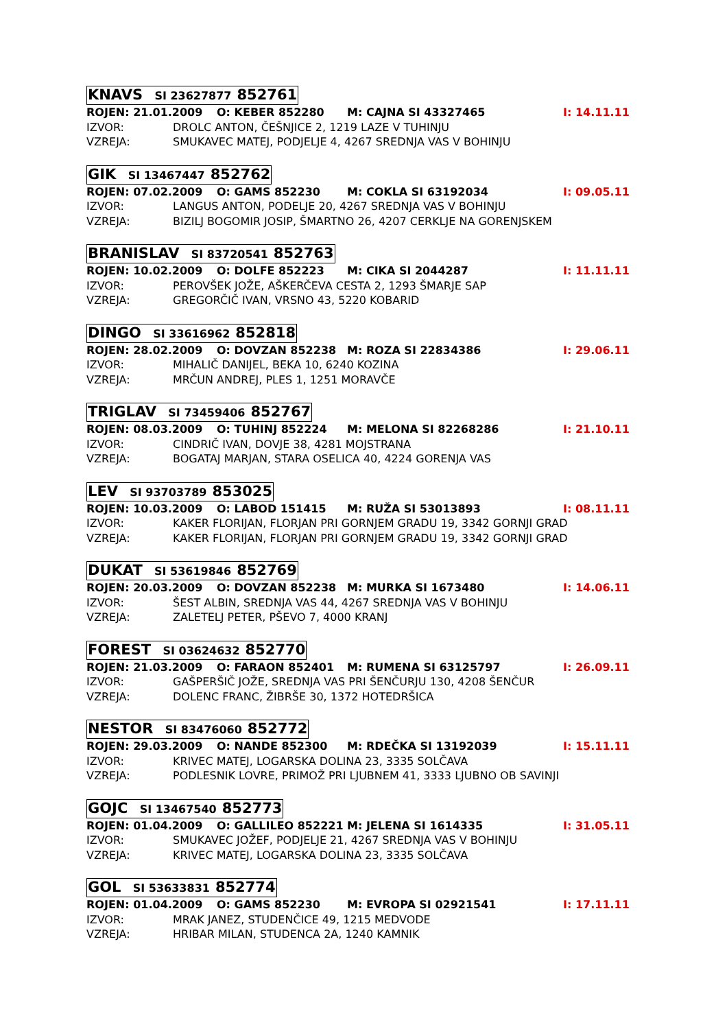KNAVS SI 23627877 852761
ROJEN: 21.01.2009 O: KEBER 852280 M: CAJNA SI 43327465 I: 14.11.11
IZVOR: DROLC ANTON, ČEŠNJICE 2, 1219 LAZE V TUHINJU
VZREJA: SMUKAVEC MATEJ, PODJELJE 4, 4267 SREDNJA VAS V BOHINJU
GIK SI 13467447 852762
ROJEN: 07.02.2009 O: GAMS 852230 M: COKLA SI 63192034 I: 09.05.11
IZVOR: LANGUS ANTON, PODELJE 20, 4267 SREDNJA VAS V BOHINJU
VZREJA: BIZILJ BOGOMIR JOSIP, ŠMARTNO 26, 4207 CERKLJE NA GORENJSKEM
BRANISLAV SI 83720541 852763
ROJEN: 10.02.2009 O: DOLFE 852223 M: CIKA SI 2044287 I: 11.11.11
IZVOR: PEROVŠEK JOŽE, AŠKERČEVA CESTA 2, 1293 ŠMARJE SAP
VZREJA: GREGORČIČ IVAN, VRSNO 43, 5220 KOBARID
DINGO SI 33616962 852818
ROJEN: 28.02.2009 O: DOVZAN 852238 M: ROZA SI 22834386 I: 29.06.11
IZVOR: MIHALIČ DANIJEL, BEKA 10, 6240 KOZINA
VZREJA: MRČUN ANDREJ, PLES 1, 1251 MORAVČE
TRIGLAV SI 73459406 852767
ROJEN: 08.03.2009 O: TUHINJ 852224 M: MELONA SI 82268286 I: 21.10.11
IZVOR: CINDRIČ IVAN, DOVJE 38, 4281 MOJSTRANA
VZREJA: BOGATAJ MARJAN, STARA OSELICA 40, 4224 GORENJA VAS
LEV SI 93703789 853025
ROJEN: 10.03.2009 O: LABOD 151415 M: RUŽA SI 53013893 I: 08.11.11
IZVOR: KAKER FLORIJAN, FLORJAN PRI GORNJEM GRADU 19, 3342 GORNJI GRAD
VZREJA: KAKER FLORIJAN, FLORJAN PRI GORNJEM GRADU 19, 3342 GORNJI GRAD
DUKAT SI 53619846 852769
ROJEN: 20.03.2009 O: DOVZAN 852238 M: MURKA SI 1673480 I: 14.06.11
IZVOR: ŠEST ALBIN, SREDNJA VAS 44, 4267 SREDNJA VAS V BOHINJU
VZREJA: ZALETELJ PETER, PŠEVO 7, 4000 KRANJ
FOREST SI 03624632 852770
ROJEN: 21.03.2009 O: FARAON 852401 M: RUMENA SI 63125797 I: 26.09.11
IZVOR: GAŠPERŠIČ JOŽE, SREDNJA VAS PRI ŠENČURJU 130, 4208 ŠENČUR
VZREJA: DOLENC FRANC, ŽIBRŠE 30, 1372 HOTEDRŠICA
NESTOR SI 83476060 852772
ROJEN: 29.03.2009 O: NANDE 852300 M: RDEČKA SI 13192039 I: 15.11.11
IZVOR: KRIVEC MATEJ, LOGARSKA DOLINA 23, 3335 SOLČAVA
VZREJA: PODLESNIK LOVRE, PRIMOŽ PRI LJUBNEM 41, 3333 LJUBNO OB SAVINJI
GOJC SI 13467540 852773
ROJEN: 01.04.2009 O: GALLILEO 852221 M: JELENA SI 1614335 I: 31.05.11
IZVOR: SMUKAVEC JOŽEF, PODJELJE 21, 4267 SREDNJA VAS V BOHINJU
VZREJA: KRIVEC MATEJ, LOGARSKA DOLINA 23, 3335 SOLČAVA
GOL SI 53633831 852774
ROJEN: 01.04.2009 O: GAMS 852230 M: EVROPA SI 02921541 I: 17.11.11
IZVOR: MRAK JANEZ, STUDENČICE 49, 1215 MEDVODE
VZREJA: HRIBAR MILAN, STUDENCA 2A, 1240 KAMNIK